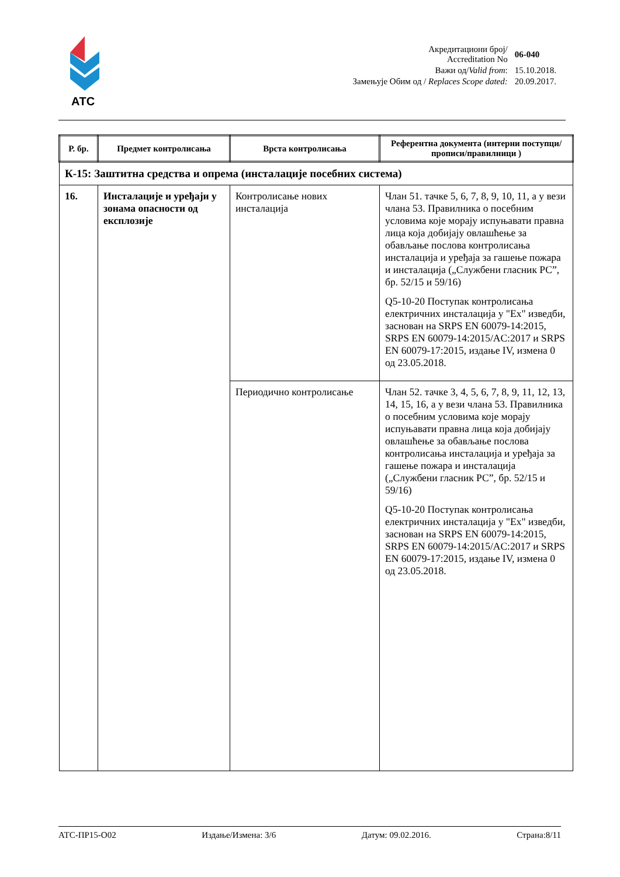АТС
| Акредитациони број/ Accreditation No | 06-040 |
| Важи од/ Valid from : | 15.10.2018. |
| Замењује Обим од / Replaces Scope dated: | 20.09.2017. |
| Р. бр. | Предмет контролисања | Врста контролисања | Референтна документа (интерни поступци/прописи/правилници ) |
| --- | --- | --- | --- |
| К-15: Заштитна средства и опрема (инсталације посебних система) | | | |
| 16. | Инсталације и уређаји у зонама опасности од експлозије | Контролисање нових инсталација | Члан 51. тачке 5, 6, 7, 8, 9, 10, 11, а у вези члана 53. Правилника о посебним условима које морају испуњавати правна лица која добијају овлашћење за обављање послова контролисања инсталација и уређаја за гашење пожара и инсталација („Службени гласник РС”, бр. 52/15 и 59/16) Q5-10-20 Поступак контролисања електричних инсталација у "Ex" изведби, заснован на SRPS EN 60079-14:2015, SRPS EN 60079-14:2015/AC:2017 и SRPS EN 60079-17:2015, издање IV, измена 0 од 23.05.2018. |
| | | Периодично контролисање | Члан 52. тачке 3, 4, 5, 6, 7, 8, 9, 11, 12, 13, 14, 15, 16, а у вези члана 53. Правилника о посебним условима које морају испуњавати правна лица која добијају овлашћење за обављање послова контролисања инсталација и уређаја за гашење пожара и инсталација („Службени гласник РС”, бр. 52/15 и 59/16) Q5-10-20 Поступак контролисања електричних инсталација у "Ex" изведби, заснован на SRPS EN 60079-14:2015, SRPS EN 60079-14:2015/AC:2017 и SRPS EN 60079-17:2015, издање IV, измена 0 од 23.05.2018. |
АТС-ПР15-О02 Издање/Измена: 3/6 Датум: 09.02.2016. Страна:8/11